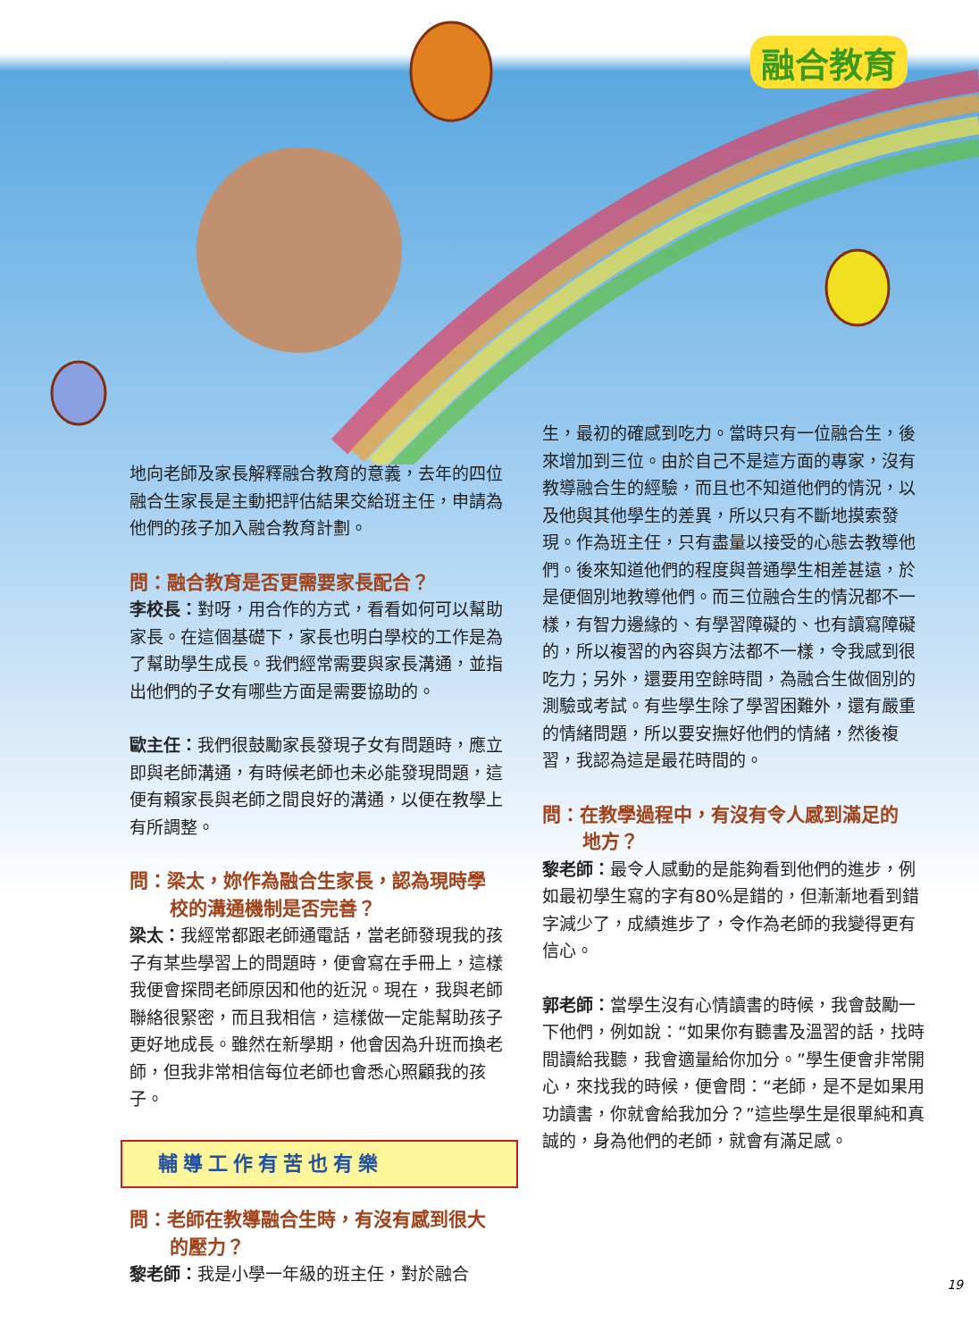融合教育
地向老師及家長解釋融合教育的意義，去年的四位融合生家長是主動把評估結果交給班主任，申請為他們的孩子加入融合教育計劃。
問：融合教育是否更需要家長配合？
李校長：對呀，用合作的方式，看看如何可以幫助家長。在這個基礎下，家長也明白學校的工作是為了幫助學生成長。我們經常需要與家長溝通，並指出他們的子女有哪些方面是需要協助的。
歐主任：我們很鼓勵家長發現子女有問題時，應立即與老師溝通，有時候老師也未必能發現問題，這便有賴家長與老師之間良好的溝通，以便在教學上有所調整。
問：梁太，妳作為融合生家長，認為現時學
校的溝通機制是否完善？
梁太：我經常都跟老師通電話，當老師發現我的孩子有某些學習上的問題時，便會寫在手冊上，這樣我便會探問老師原因和他的近況。現在，我與老師聯絡很緊密，而且我相信，這樣做一定能幫助孩子更好地成長。雖然在新學期，他會因為升班而換老師，但我非常相信每位老師也會悉心照顧我的孩子。
輔導工作有苦也有樂
問：老師在教導融合生時，有沒有感到很大
的壓力？
黎老師：我是小學一年級的班主任，對於融合
生，最初的確感到吃力。當時只有一位融合生，後來增加到三位。由於自己不是這方面的專家，沒有教導融合生的經驗，而且也不知道他們的情況，以及他與其他學生的差異，所以只有不斷地摸索發現。作為班主任，只有盡量以接受的心態去教導他們。後來知道他們的程度與普通學生相差甚遠，於是便個別地教導他們。而三位融合生的情況都不一樣，有智力邊緣的、有學習障礙的、也有讀寫障礙的，所以複習的內容與方法都不一樣，令我感到很吃力；另外，還要用空餘時間，為融合生做個別的測驗或考試。有些學生除了學習困難外，還有嚴重的情緒問題，所以要安撫好他們的情緒，然後複習，我認為這是最花時間的。
問：在教學過程中，有沒有令人感到滿足的
地方？
黎老師：最令人感動的是能夠看到他們的進步，例如最初學生寫的字有80%是錯的，但漸漸地看到錯字減少了，成績進步了，令作為老師的我變得更有信心。
郭老師：當學生沒有心情讀書的時候，我會鼓勵一下他們，例如說：“如果你有聽書及溫習的話，找時間讀給我聽，我會適量給你加分。”學生便會非常開心，來找我的時候，便會問：“老師，是不是如果用功讀書，你就會給我加分？”這些學生是很單純和真誠的，身為他們的老師，就會有滿足感。
19